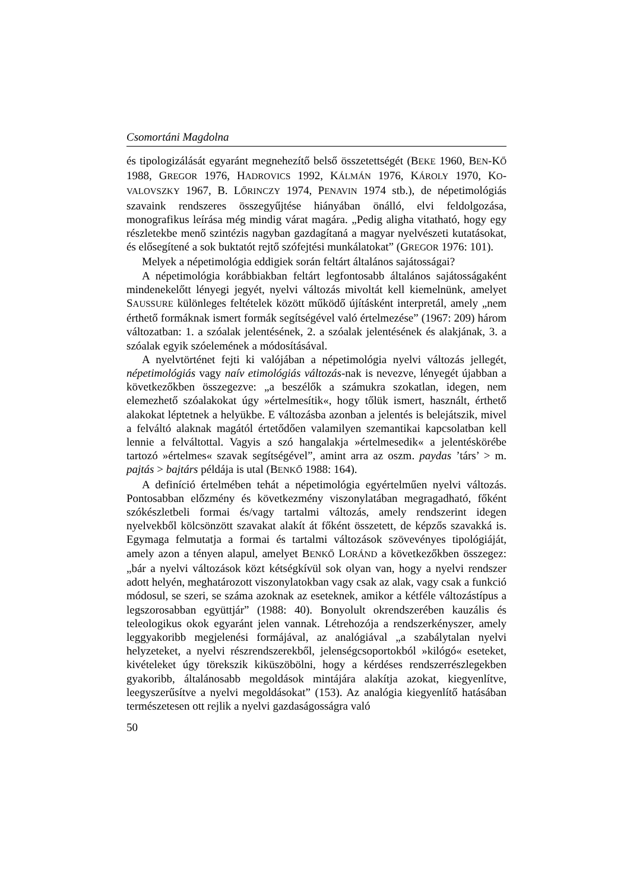Csomortáni Magdolna
és tipologizálását egyaránt megnehezítő belső összetettségét (BEKE 1960, BEN-KŐ 1988, GREGOR 1976, HADROVICS 1992, KÁLMÁN 1976, KÁROLY 1970, KO-VALOVSZKY 1967, B. LŐRINCZY 1974, PENAVIN 1974 stb.), de népetimológiás szavaink rendszeres összegyűjtése hiányában önálló, elvi feldolgozása, monografikus leírása még mindig várat magára. „Pedig aligha vitatható, hogy egy részletekbe menő szintézis nagyban gazdagítaná a magyar nyelvészeti kutatásokat, és elősegítené a sok buktatót rejtő szófejtési munkálatokat” (GREGOR 1976: 101).
Melyek a népetimológia eddigiek során feltárt általános sajátosságai?
A népetimológia korábbiakban feltárt legfontosabb általános sajátosságaként mindenekelőtt lényegi jegyét, nyelvi változás mivoltát kell kiemelnünk, amelyet SAUSSURE különleges feltételek között működő újításként interpretál, amely „nem érthető formáknak ismert formák segítségével való értelmezése” (1967: 209) három változatban: 1. a szóalak jelentésének, 2. a szóalak jelentésének és alakjának, 3. a szóalak egyik szóelemének a módosításával.
A nyelvtörténet fejti ki valójában a népetimológia nyelvi változás jellegét, népetimológiás vagy naív etimológiás változás-nak is nevezve, lényegét újabban a következőkben összegezve: „a beszélők a számukra szokatlan, idegen, nem elemezhető szóalakokat úgy »értelmesítik«, hogy tőlük ismert, használt, érthető alakokat léptetnek a helyükbe. E változásba azonban a jelentés is belejátszik, mivel a felváltó alaknak magától értetődően valamilyen szemantikai kapcsolatban kell lennie a felváltottal. Vagyis a szó hangalakja »értelmesedik« a jelentéskörébe tartozó »értelmes« szavak segítségével”, amint arra az oszm. paydas ’társ’ > m. pajtás > bajtárs példája is utal (BENKŐ 1988: 164).
A definíció értelmében tehát a népetimológia egyértelműen nyelvi változás. Pontosabban előzmény és következmény viszonylatában megragadható, főként szókészletbeli formai és/vagy tartalmi változás, amely rendszerint idegen nyelvekből kölcsönzött szavakat alakít át főként összetett, de képzős szavakká is. Egymaga felmutatja a formai és tartalmi változások szövevényes tipológiáját, amely azon a tényen alapul, amelyet BENKŐ LORÁND a következőkben összegez: „bár a nyelvi változások közt kétségkívül sok olyan van, hogy a nyelvi rendszer adott helyén, meghatározott viszonylatokban vagy csak az alak, vagy csak a funkció módosul, se szeri, se száma azoknak az eseteknek, amikor a kétféle változástípus a legszorosabban együttjár” (1988: 40). Bonyolult okrendszerében kauzális és teleologikus okok egyaránt jelen vannak. Létrehozója a rendszerkényszer, amely leggyakoribb megjelenési formájával, az analógiával „a szabálytalan nyelvi helyzeteket, a nyelvi részrendszerekből, jelenségcsoportokból »kilógó« eseteket, kivételeket úgy törekszik kiküszöbölni, hogy a kérdéses rendszerrészlegekben gyakoribb, általánosabb megoldások mintájára alakítja azokat, kiegyenlítve, leegyszerűsítve a nyelvi megoldásokat” (153). Az analógia kiegyenlítő hatásában természetesen ott rejlik a nyelvi gazdaságosságra való
50